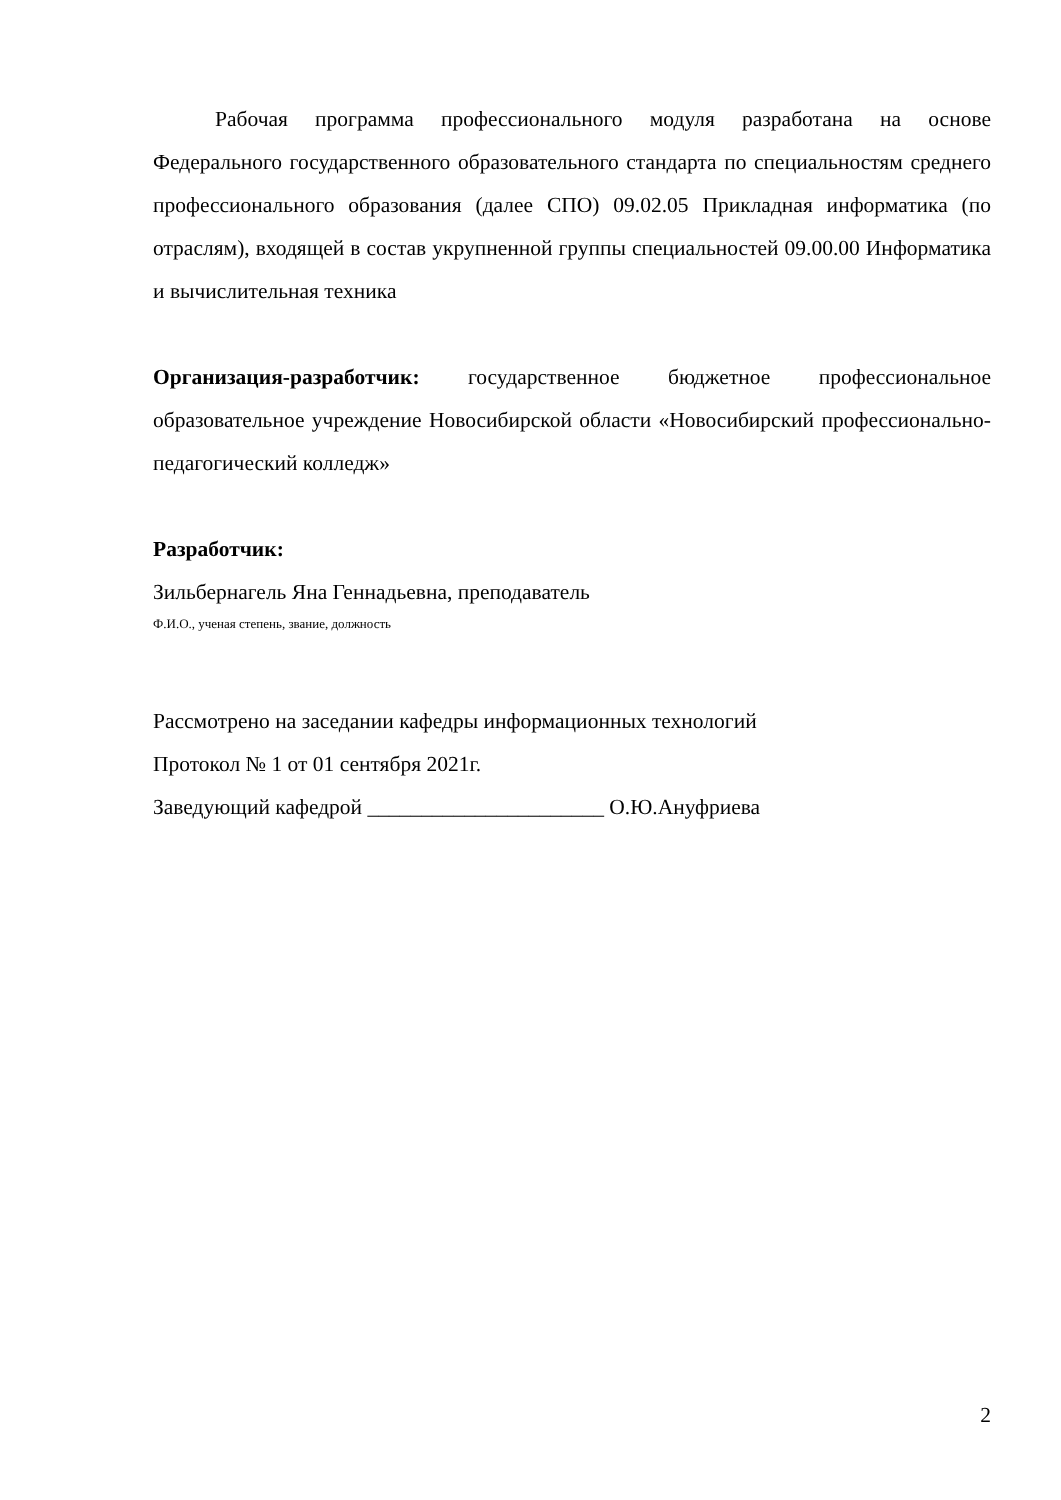Рабочая программа профессионального модуля разработана на основе Федерального государственного образовательного стандарта по специальностям среднего профессионального образования (далее СПО) 09.02.05 Прикладная информатика (по отраслям), входящей в состав укрупненной группы специальностей 09.00.00 Информатика и вычислительная техника
Организация-разработчик: государственное бюджетное профессиональное образовательное учреждение Новосибирской области «Новосибирский профессионально-педагогический колледж»
Разработчик:
Зильбернагель Яна Геннадьевна, преподаватель
Ф.И.О., ученая степень, звание, должность
Рассмотрено на заседании кафедры информационных технологий
Протокол № 1 от 01 сентября 2021г.
Заведующий кафедрой ______________________ О.Ю.Ануфриева
2